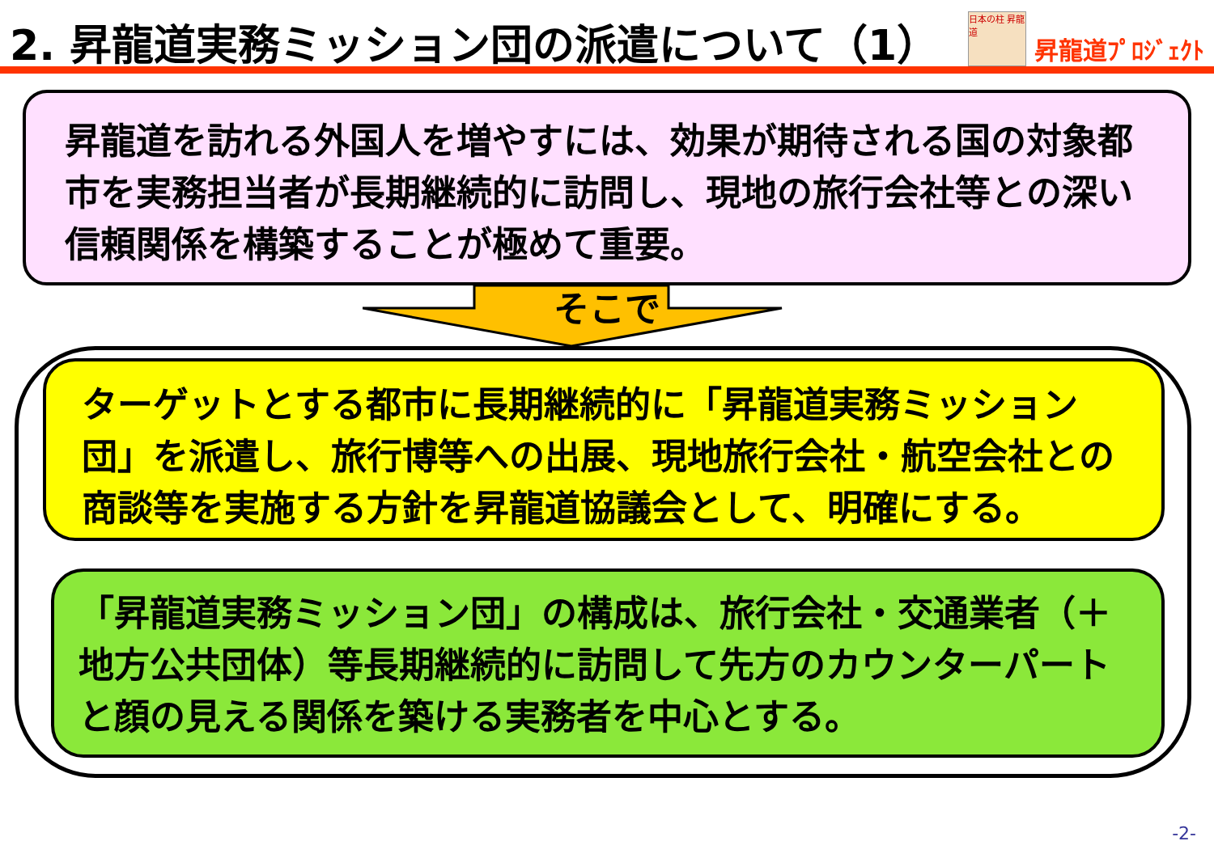2. 昇龍道実務ミッション団の派遣について（1）
日本の柱 昇龍道
昇龍道ﾌﾟﾛｼﾞｪｸﾄ
昇龍道を訪れる外国人を増やすには、効果が期待される国の対象都市を実務担当者が長期継続的に訪問し、現地の旅行会社等との深い信頼関係を構築することが極めて重要。
そこで
ターゲットとする都市に長期継続的に「昇龍道実務ミッション団」を派遣し、旅行博等への出展、現地旅行会社・航空会社との商談等を実施する方針を昇龍道協議会として、明確にする。
「昇龍道実務ミッション団」の構成は、旅行会社・交通業者（＋地方公共団体）等長期継続的に訪問して先方のカウンターパートと顔の見える関係を築ける実務者を中心とする。
-2-